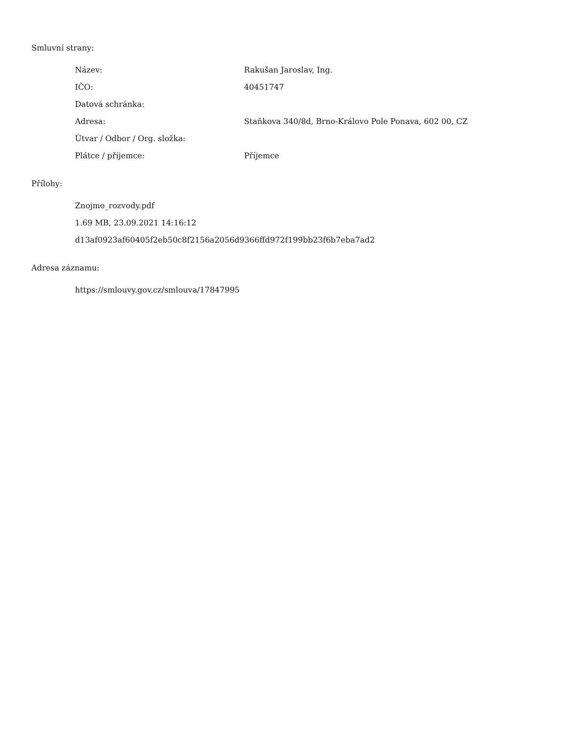Smluvní strany:
| Název: | Rakušan Jaroslav, Ing. |
| IČO: | 40451747 |
| Datová schránka: | |
| Adresa: | Staňkova 340/8d, Brno-Královo Pole Ponava, 602 00, CZ |
| Útvar / Odbor / Org. složka: | |
| Plátce / příjemce: | Příjemce |
Přílohy:
Znojmo_rozvody.pdf
1.69 MB, 23.09.2021 14:16:12
d13af0923af60405f2eb50c8f2156a2056d9366ffd972f199bb23f6b7eba7ad2
Adresa záznamu:
https://smlouvy.gov.cz/smlouva/17847995